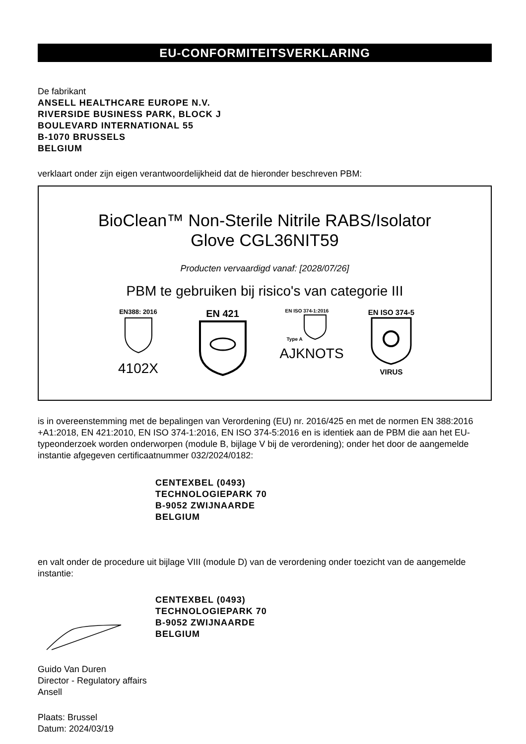EU-CONFORMITEITSVERKLARING
De fabrikant
ANSELL HEALTHCARE EUROPE N.V.
RIVERSIDE BUSINESS PARK, BLOCK J
BOULEVARD INTERNATIONAL 55
B-1070 BRUSSELS
BELGIUM
verklaart onder zijn eigen verantwoordelijkheid dat de hieronder beschreven PBM:
BioClean™ Non-Sterile Nitrile RABS/Isolator
Glove CGL36NIT59
Producten vervaardigd vanaf: [2028/07/26]
PBM te gebruiken bij risico's van categorie III
EN388: 2016
4102X
EN 421
EN ISO 374-1:2016
Type A
AJKNOTS
EN ISO 374-5
VIRUS
is in overeenstemming met de bepalingen van Verordening (EU) nr. 2016/425 en met de normen EN 388:2016 +A1:2018, EN 421:2010, EN ISO 374-1:2016, EN ISO 374-5:2016 en is identiek aan de PBM die aan het EU-typeonderzoek worden onderworpen (module B, bijlage V bij de verordening); onder het door de aangemelde instantie afgegeven certificaatnummer 032/2024/0182:
CENTEXBEL (0493)
TECHNOLOGIEPARK 70
B-9052 ZWIJNAARDE
BELGIUM
en valt onder de procedure uit bijlage VIII (module D) van de verordening onder toezicht van de aangemelde instantie:
CENTEXBEL (0493)
TECHNOLOGIEPARK 70
B-9052 ZWIJNAARDE
BELGIUM
Guido Van Duren
Director - Regulatory affairs
Ansell
Plaats: Brussel
Datum: 2024/03/19